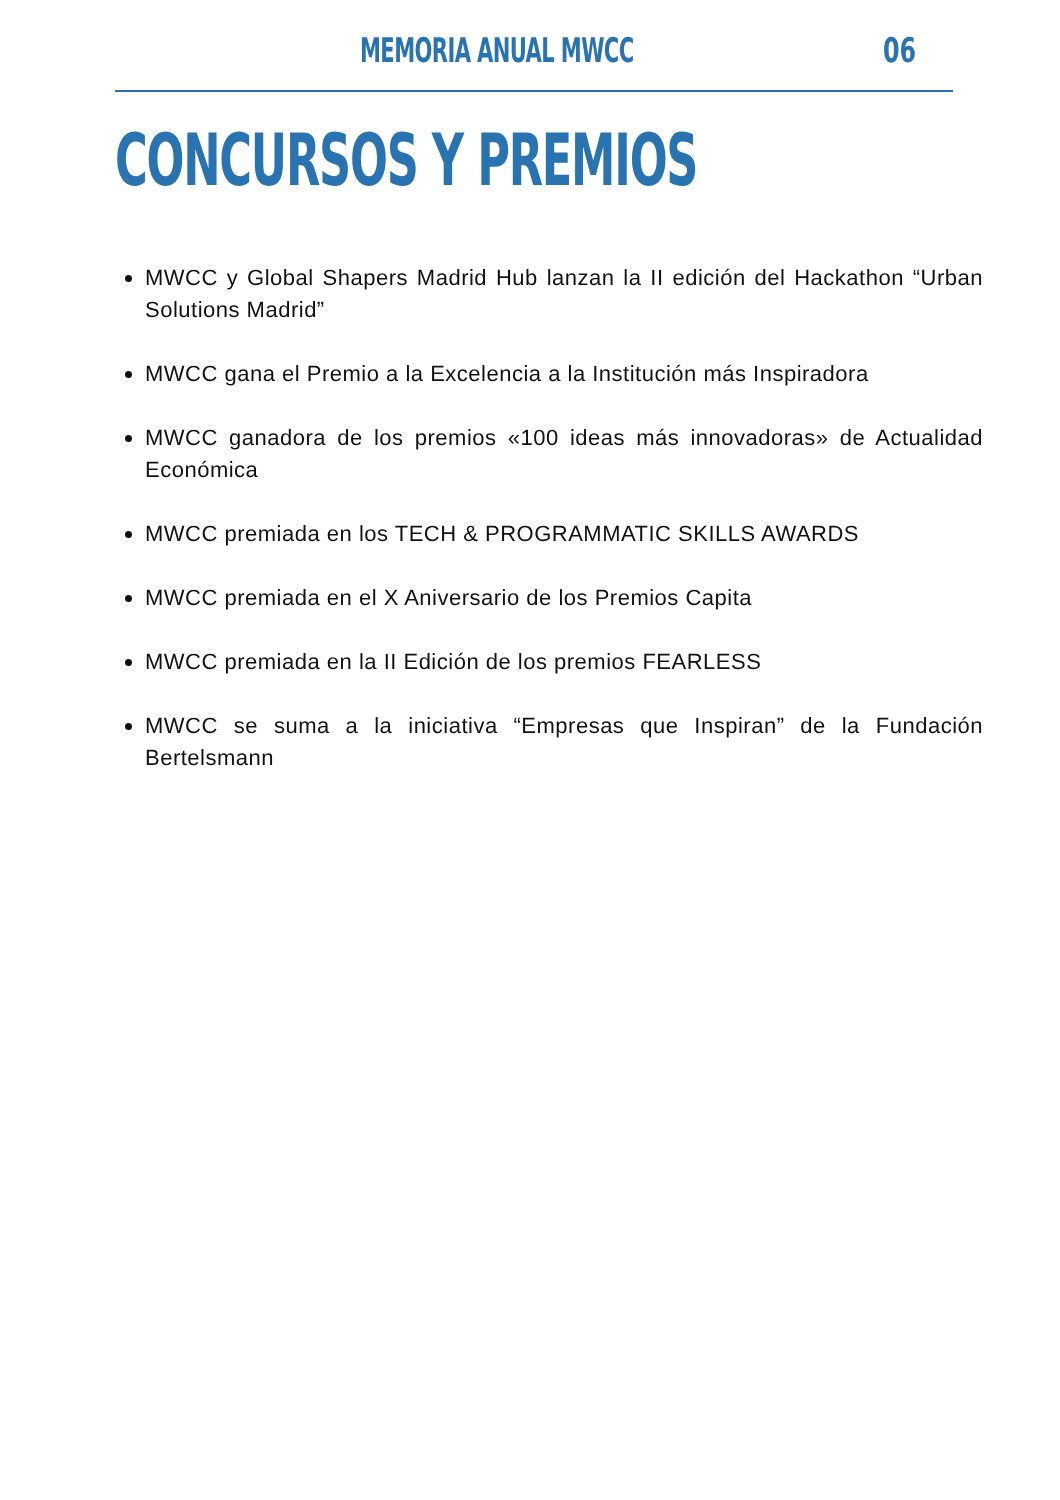MEMORIA ANUAL MWCC 06
CONCURSOS Y PREMIOS
MWCC y Global Shapers Madrid Hub lanzan la II edición del Hackathon “Urban Solutions Madrid”
MWCC gana el Premio a la Excelencia a la Institución más Inspiradora
MWCC ganadora de los premios «100 ideas más innovadoras» de Actualidad Económica
MWCC premiada en los TECH & PROGRAMMATIC SKILLS AWARDS
MWCC premiada en el X Aniversario de los Premios Capita
MWCC premiada en la II Edición de los premios FEARLESS
MWCC se suma a la iniciativa “Empresas que Inspiran” de la Fundación Bertelsmann